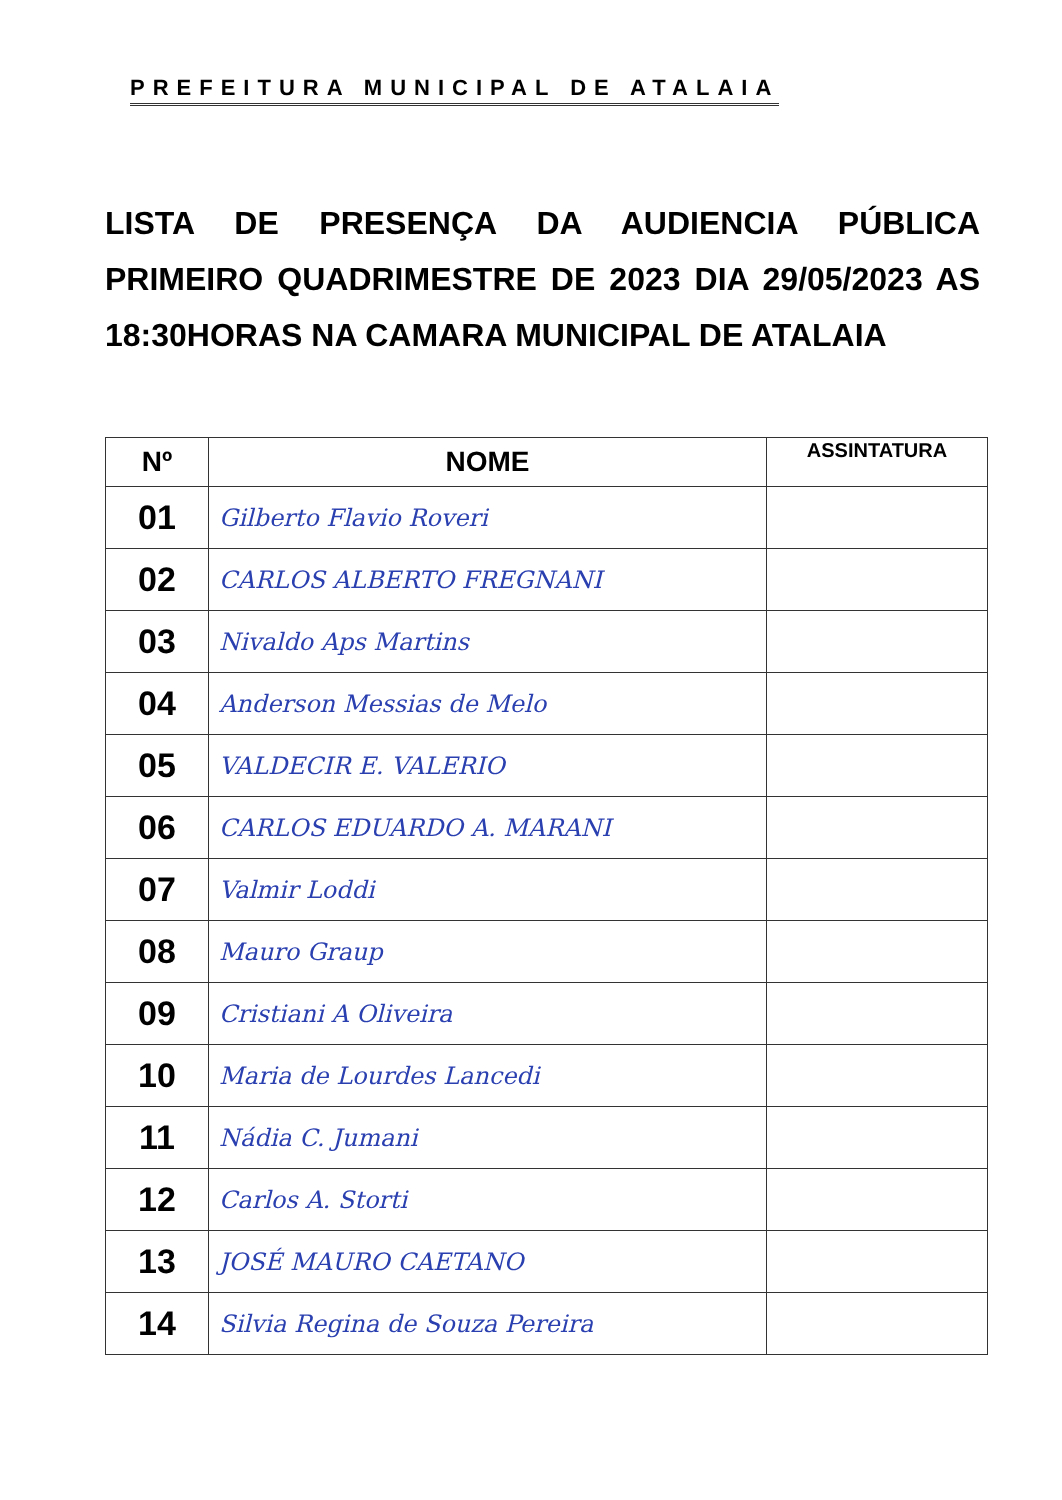PREFEITURA MUNICIPAL DE ATALAIA
LISTA DE PRESENÇA DA AUDIENCIA PÚBLICA PRIMEIRO QUADRIMESTRE DE 2023 DIA 29/05/2023 AS 18:30HORAS NA CAMARA MUNICIPAL DE ATALAIA
| Nº | NOME | ASSINTATURA |
| --- | --- | --- |
| 01 | Gilberto Flavio Roveri | |
| 02 | CARLOS ALBERTO FREGNANI | |
| 03 | Nivaldo Aps Martins | |
| 04 | Anderson Messias de Melo | |
| 05 | VALDECIR E. VALERIO | |
| 06 | CARLOS EDUARDO A. MARANI | |
| 07 | Valmir Loddi | |
| 08 | Mauro Graup | |
| 09 | Cristiani A Oliveira | |
| 10 | Maria de Lourdes Lancedi | |
| 11 | Nádia C. Jumani | |
| 12 | Carlos A. Storti | |
| 13 | JOSÉ MAURO CAETANO | |
| 14 | Silvia Regina de Souza Pereira | |